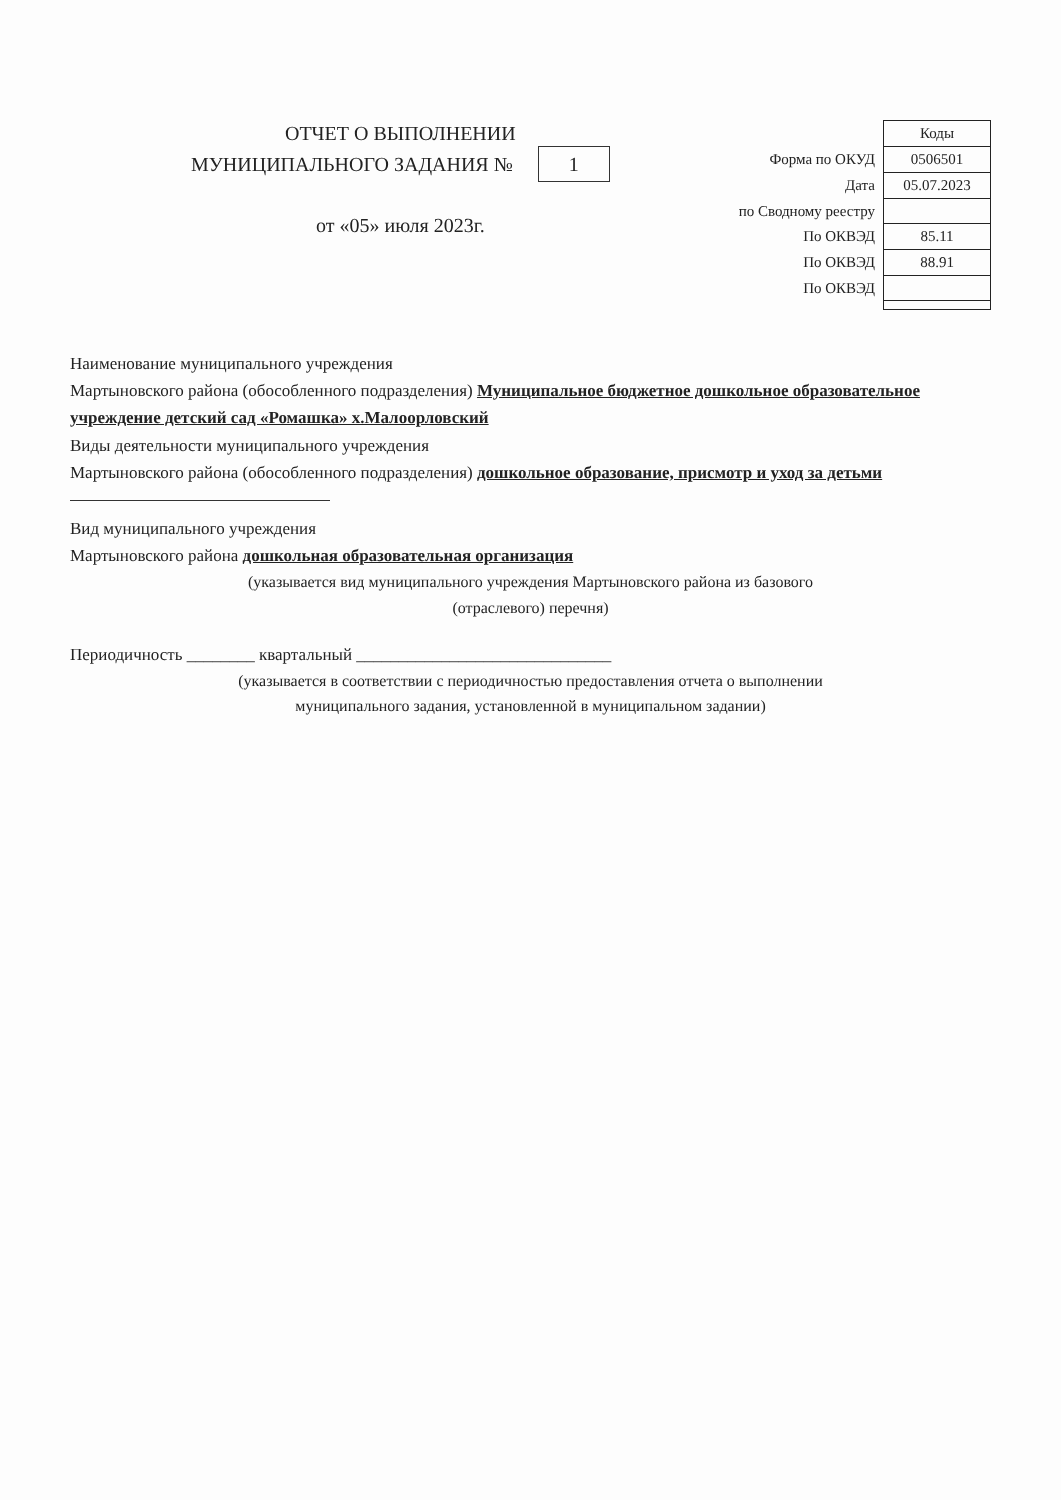ОТЧЕТ О ВЫПОЛНЕНИИ
МУНИЦИПАЛЬНОГО ЗАДАНИЯ № 1
от «05» июля 2023г.
| | Коды |
| Форма по ОКУД | 0506501 |
| Дата | 05.07.2023 |
| по Сводному реестру | |
| По ОКВЭД | 85.11 |
| По ОКВЭД | 88.91 |
| По ОКВЭД | |
Наименование муниципального учреждения
Мартыновского района (обособленного подразделения) Муниципальное бюджетное дошкольное образовательное учреждение детский сад «Ромашка» х.Малоорловский
Виды деятельности муниципального учреждения
Мартыновского района (обособленного подразделения) дошкольное образование, присмотр и уход за детьми
Вид муниципального учреждения
Мартыновского района дошкольная образовательная организация
(указывается вид муниципального учреждения Мартыновского района из базового
(отраслевого) перечня)
Периодичность ________ квартальный ______________________________
(указывается в соответствии с периодичностью предоставления отчета о выполнении
муниципального задания, установленной в муниципальном задании)